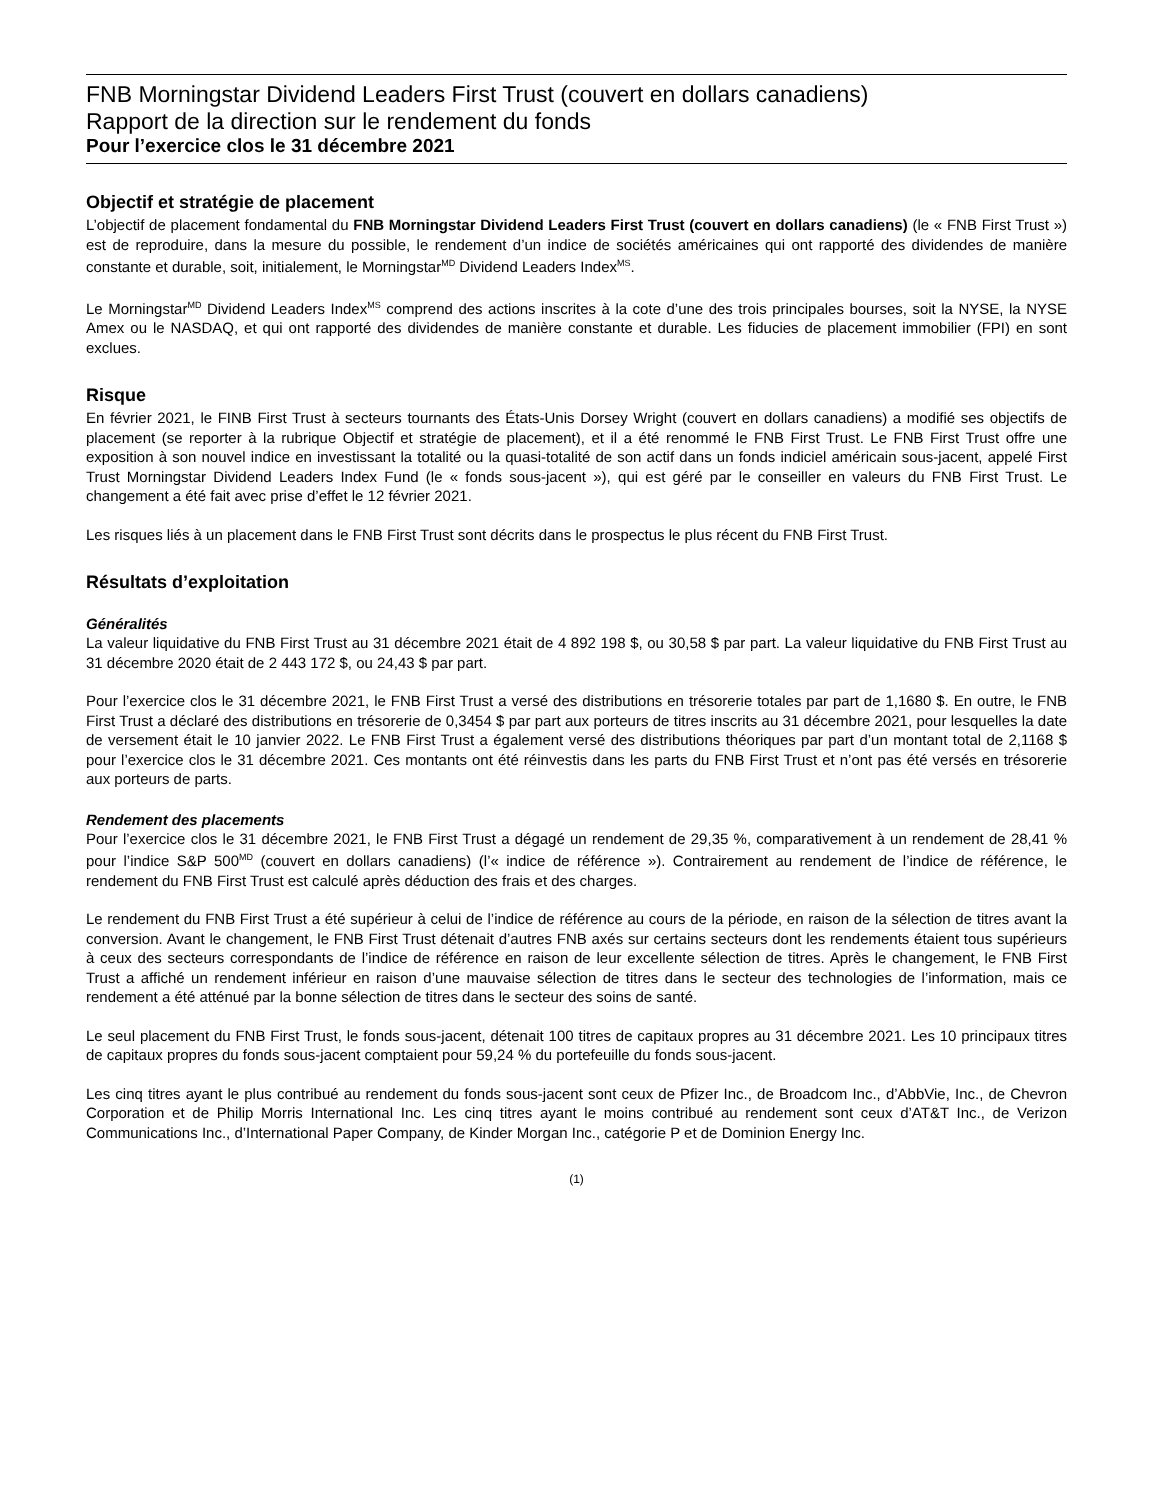FNB Morningstar Dividend Leaders First Trust (couvert en dollars canadiens)
Rapport de la direction sur le rendement du fonds
Pour l’exercice clos le 31 décembre 2021
Objectif et stratégie de placement
L’objectif de placement fondamental du FNB Morningstar Dividend Leaders First Trust (couvert en dollars canadiens) (le « FNB First Trust ») est de reproduire, dans la mesure du possible, le rendement d’un indice de sociétés américaines qui ont rapporté des dividendes de manière constante et durable, soit, initialement, le Morningstar<sup>MD</sup> Dividend Leaders Index<sup>MS</sup>.
Le Morningstar<sup>MD</sup> Dividend Leaders Index<sup>MS</sup> comprend des actions inscrites à la cote d’une des trois principales bourses, soit la NYSE, la NYSE Amex ou le NASDAQ, et qui ont rapporté des dividendes de manière constante et durable. Les fiducies de placement immobilier (FPI) en sont exclues.
Risque
En février 2021, le FINB First Trust à secteurs tournants des États-Unis Dorsey Wright (couvert en dollars canadiens) a modifié ses objectifs de placement (se reporter à la rubrique Objectif et stratégie de placement), et il a été renommé le FNB First Trust. Le FNB First Trust offre une exposition à son nouvel indice en investissant la totalité ou la quasi-totalité de son actif dans un fonds indiciel américain sous-jacent, appelé First Trust Morningstar Dividend Leaders Index Fund (le « fonds sous-jacent »), qui est géré par le conseiller en valeurs du FNB First Trust. Le changement a été fait avec prise d’effet le 12 février 2021.
Les risques liés à un placement dans le FNB First Trust sont décrits dans le prospectus le plus récent du FNB First Trust.
Résultats d’exploitation
Généralités
La valeur liquidative du FNB First Trust au 31 décembre 2021 était de 4 892 198 $, ou 30,58 $ par part. La valeur liquidative du FNB First Trust au 31 décembre 2020 était de 2 443 172 $, ou 24,43 $ par part.
Pour l’exercice clos le 31 décembre 2021, le FNB First Trust a versé des distributions en trésorerie totales par part de 1,1680 $. En outre, le FNB First Trust a déclaré des distributions en trésorerie de 0,3454 $ par part aux porteurs de titres inscrits au 31 décembre 2021, pour lesquelles la date de versement était le 10 janvier 2022. Le FNB First Trust a également versé des distributions théoriques par part d’un montant total de 2,1168 $ pour l’exercice clos le 31 décembre 2021. Ces montants ont été réinvestis dans les parts du FNB First Trust et n’ont pas été versés en trésorerie aux porteurs de parts.
Rendement des placements
Pour l’exercice clos le 31 décembre 2021, le FNB First Trust a dégagé un rendement de 29,35 %, comparativement à un rendement de 28,41 % pour l’indice S&P 500<sup>MD</sup> (couvert en dollars canadiens) (l’« indice de référence »). Contrairement au rendement de l’indice de référence, le rendement du FNB First Trust est calculé après déduction des frais et des charges.
Le rendement du FNB First Trust a été supérieur à celui de l’indice de référence au cours de la période, en raison de la sélection de titres avant la conversion. Avant le changement, le FNB First Trust détenait d’autres FNB axés sur certains secteurs dont les rendements étaient tous supérieurs à ceux des secteurs correspondants de l’indice de référence en raison de leur excellente sélection de titres. Après le changement, le FNB First Trust a affiché un rendement inférieur en raison d’une mauvaise sélection de titres dans le secteur des technologies de l’information, mais ce rendement a été atténué par la bonne sélection de titres dans le secteur des soins de santé.
Le seul placement du FNB First Trust, le fonds sous-jacent, détenait 100 titres de capitaux propres au 31 décembre 2021. Les 10 principaux titres de capitaux propres du fonds sous-jacent comptaient pour 59,24 % du portefeuille du fonds sous-jacent.
Les cinq titres ayant le plus contribué au rendement du fonds sous-jacent sont ceux de Pfizer Inc., de Broadcom Inc., d’AbbVie, Inc., de Chevron Corporation et de Philip Morris International Inc. Les cinq titres ayant le moins contribué au rendement sont ceux d’AT&T Inc., de Verizon Communications Inc., d’International Paper Company, de Kinder Morgan Inc., catégorie P et de Dominion Energy Inc.
(1)